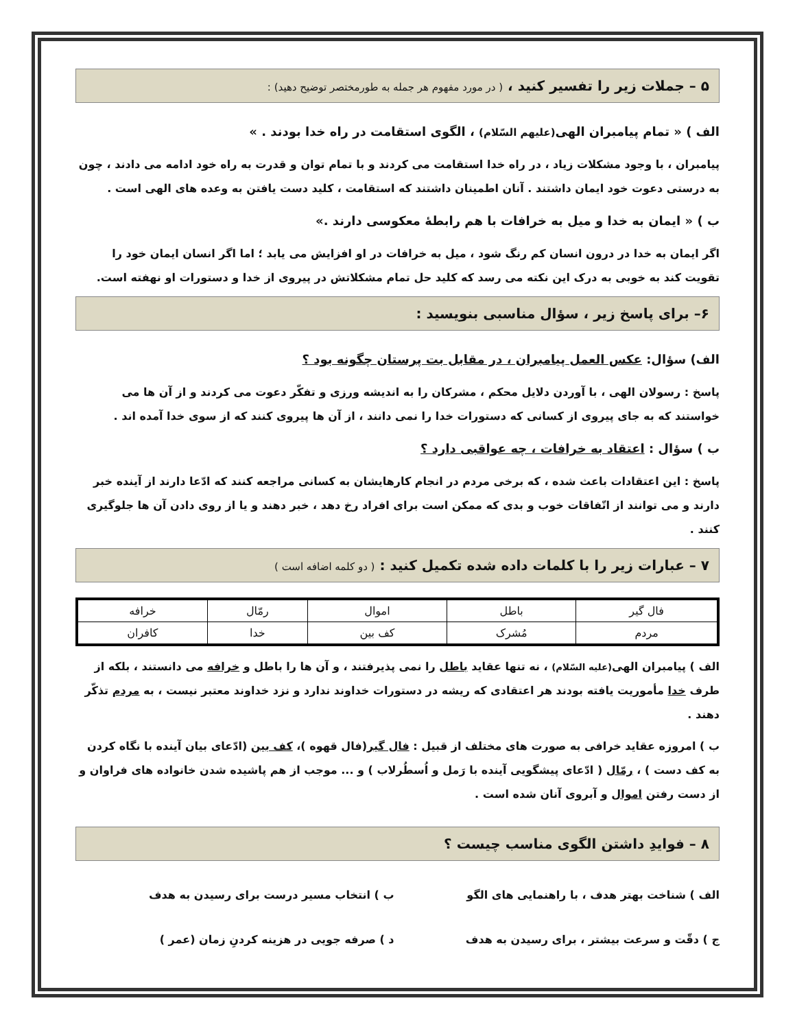۵ – جملات زیر را تفسیر کنید ، ( در مورد مفهوم هر جمله به طورمختصر توضیح دهید) :
الف ) « تمام پیامبران الهی(علیهم السّلام) ، الگوی استقامت در راه خدا بودند . »
پیامبران ، با وجود مشکلات زیاد ، در راه خدا استقامت می کردند و با تمام توان و قدرت به راه خود ادامه می دادند ، چون به درستی دعوت خود ایمان داشتند . آنان اطمینان داشتند که استقامت ، کلید دست یافتن به وعده های الهی است .
ب ) « ایمان به خدا و میل به خرافات با هم رابطهٔ معکوسی دارند .»
اگر ایمان به خدا در درون انسان کم رنگ شود ، میل به خرافات در او افزایش می یابد ؛ اما اگر انسان ایمان خود را تقویت کند به خوبی به درک این نکته می رسد که کلید حل تمام مشکلاتش در پیروی از خدا و دستورات او نهفته است.
۶– برای پاسخ زیر ، سؤال مناسبی بنویسید :
الف) سؤال: عکس العمل پیامبران ، در مقابل بت پرستان چگونه بود ؟
پاسخ : رسولان الهی ، با آوردن دلایل محکم ، مشرکان را به اندیشه ورزی و تفکّر دعوت می کردند و از آن ها می خواستند که به جای پیروی از کسانی که دستورات خدا را نمی دانند ، از آن ها پیروی کنند که از سوی خدا آمده اند .
ب ) سؤال : اعتقاد به خرافات ، چه عواقبی دارد ؟
پاسخ : این اعتقادات باعث شده ، که برخی مردم در انجام کارهایشان به کسانی مراجعه کنند که ادّعا دارند از آینده خبر دارند و می توانند از اتّفاقات خوب و بدی که ممکن است برای افراد رخ دهد ، خبر دهند و یا از روی دادن آن ها جلوگیری کنند .
۷ – عبارات زیر را با کلمات داده شده تکمیل کنید : ( دو کلمه اضافه است )
| فال گیر | باطل | اموال | رمّال | خرافه |
| مردم | مُشرک | کف بین | خدا | کافران |
الف ) پیامبران الهی(علیه السّلام) ، نه تنها عقاید باطل را نمی پذیرفتند ، و آن ها را باطل و خرافه می دانستند ، بلکه از طرف خدا مأموریت یافته بودند هر اعتقادی که ریشه در دستورات خداوند ندارد و نزد خداوند معتبر نیست ، به مردم تذکّر دهند .
ب ) امروزه عقاید خرافی به صورت های مختلف از قبیل : فال گیر(فال قهوه )، کف بین (ادّعای بیان آینده با نگاه کردن به کف دست ) ، رمّال ( ادّعای پیشگویی آینده با رَمل و اُسطُرلاب ) و ... موجب از هم پاشیده شدن خانواده های فراوان و از دست رفتن اموال و آبروی آنان شده است .
۸ – فوایدِ داشتن الگوی مناسب چیست ؟
الف ) شناخت بهتر هدف ، با راهنمایی های الگو
ب ) انتخاب مسیر درست برای رسیدن به هدف
ج ) دقّت و سرعت بیشتر ، برای رسیدن به هدف
د ) صرفه جویی در هزینه کردنِ زمان (عمر )